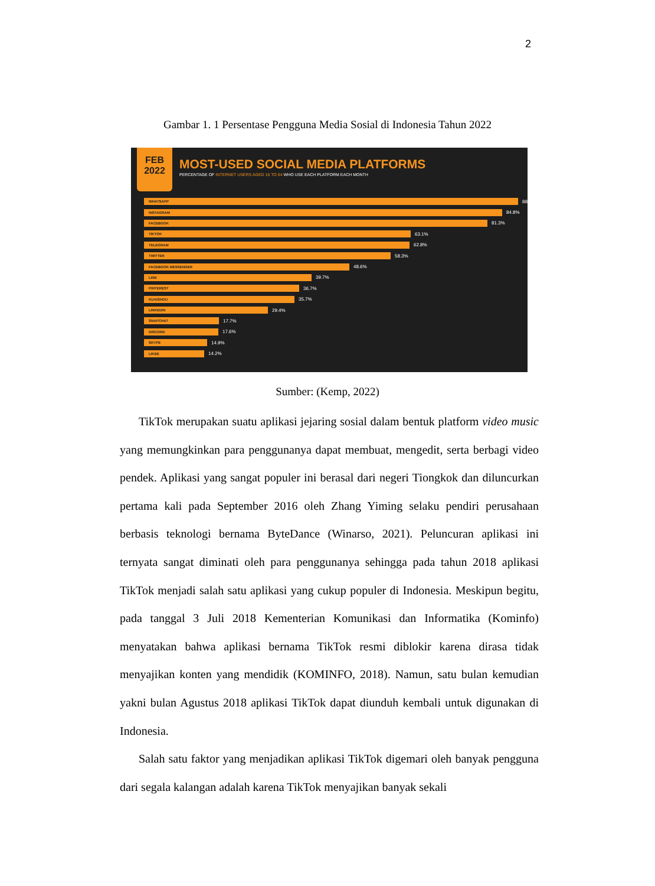2
Gambar 1. 1 Persentase Pengguna Media Sosial di Indonesia Tahun 2022
FEB
2022
MOST-USED SOCIAL MEDIA PLATFORMS
PERCENTAGE OF INTERNET USERS AGED 16 TO 64 WHO USE EACH PLATFORM EACH MONTH
WHATSAPP
88
INSTAGRAM
84.8%
FACEBOOK
81.3%
TIKTOK
63.1%
TELEGRAM
62.8%
TWITTER
58.3%
FACEBOOK MESSENGER
48.6%
LINE
39.7%
PINTEREST
36.7%
KUAISHOU
35.7%
LINKEDIN
29.4%
SNAPCHAT
17.7%
DISCORD
17.6%
SKYPE
14.9%
LIKEE
14.2%
Sumber: (Kemp, 2022)
TikTok merupakan suatu aplikasi jejaring sosial dalam bentuk platform video music yang memungkinkan para penggunanya dapat membuat, mengedit, serta berbagi video pendek. Aplikasi yang sangat populer ini berasal dari negeri Tiongkok dan diluncurkan pertama kali pada September 2016 oleh Zhang Yiming selaku pendiri perusahaan berbasis teknologi bernama ByteDance (Winarso, 2021). Peluncuran aplikasi ini ternyata sangat diminati oleh para penggunanya sehingga pada tahun 2018 aplikasi TikTok menjadi salah satu aplikasi yang cukup populer di Indonesia. Meskipun begitu, pada tanggal 3 Juli 2018 Kementerian Komunikasi dan Informatika (Kominfo) menyatakan bahwa aplikasi bernama TikTok resmi diblokir karena dirasa tidak menyajikan konten yang mendidik (KOMINFO, 2018). Namun, satu bulan kemudian yakni bulan Agustus 2018 aplikasi TikTok dapat diunduh kembali untuk digunakan di Indonesia.
Salah satu faktor yang menjadikan aplikasi TikTok digemari oleh banyak pengguna dari segala kalangan adalah karena TikTok menyajikan banyak sekali